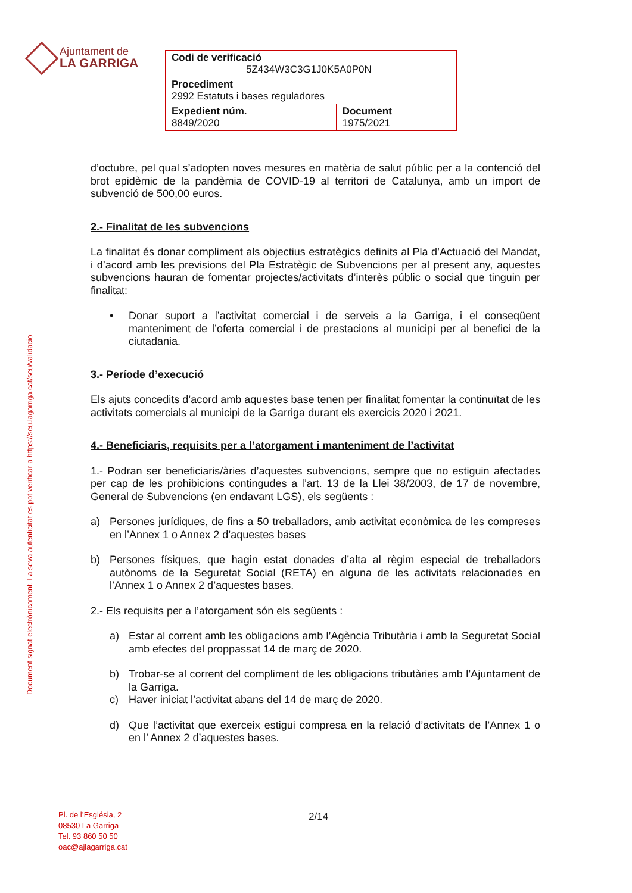Ajuntament de
LA GARRIGA
| Codi de verificació 5Z434W3C3G1J0K5A0P0N | |
| Procediment 2992 Estatuts i bases reguladores | |
| Expedient núm. 8849/2020 | Document 1975/2021 |
Document signat electrònicament. La seva autenticitat es pot verificar a https://seu.lagarriga.cat/seu/validacio
d’octubre, pel qual s’adopten noves mesures en matèria de salut públic per a la contenció del brot epidèmic de la pandèmia de COVID-19 al territori de Catalunya, amb un import de subvenció de 500,00 euros.
2.- Finalitat de les subvencions
La finalitat és donar compliment als objectius estratègics definits al Pla d’Actuació del Mandat, i d’acord amb les previsions del Pla Estratègic de Subvencions per al present any, aquestes subvencions hauran de fomentar projectes/activitats d’interès públic o social que tinguin per finalitat:
• Donar suport a l’activitat comercial i de serveis a la Garriga, i el conseqüent manteniment de l’oferta comercial i de prestacions al municipi per al benefici de la ciutadania.
3.- Període d’execució
Els ajuts concedits d’acord amb aquestes base tenen per finalitat fomentar la continuïtat de les activitats comercials al municipi de la Garriga durant els exercicis 2020 i 2021.
4.- Beneficiaris, requisits per a l’atorgament i manteniment de l’activitat
1.- Podran ser beneficiaris/àries d’aquestes subvencions, sempre que no estiguin afectades per cap de les prohibicions contingudes a l’art. 13 de la Llei 38/2003, de 17 de novembre, General de Subvencions (en endavant LGS), els següents :
a) Persones jurídiques, de fins a 50 treballadors, amb activitat econòmica de les compreses en l’Annex 1 o Annex 2 d’aquestes bases
b) Persones físiques, que hagin estat donades d’alta al règim especial de treballadors autònoms de la Seguretat Social (RETA) en alguna de les activitats relacionades en l’Annex 1 o Annex 2 d’aquestes bases.
2.- Els requisits per a l’atorgament són els següents :
a) Estar al corrent amb les obligacions amb l’Agència Tributària i amb la Seguretat Social amb efectes del proppassat 14 de març de 2020.
b) Trobar-se al corrent del compliment de les obligacions tributàries amb l’Ajuntament de la Garriga.
c) Haver iniciat l’activitat abans del 14 de març de 2020.
d) Que l’activitat que exerceix estigui compresa en la relació d’activitats de l’Annex 1 o en l’ Annex 2 d’aquestes bases.
Pl. de l’Església, 2
08530 La Garriga
Tel. 93 860 50 50
oac@ajlagarriga.cat
2/14